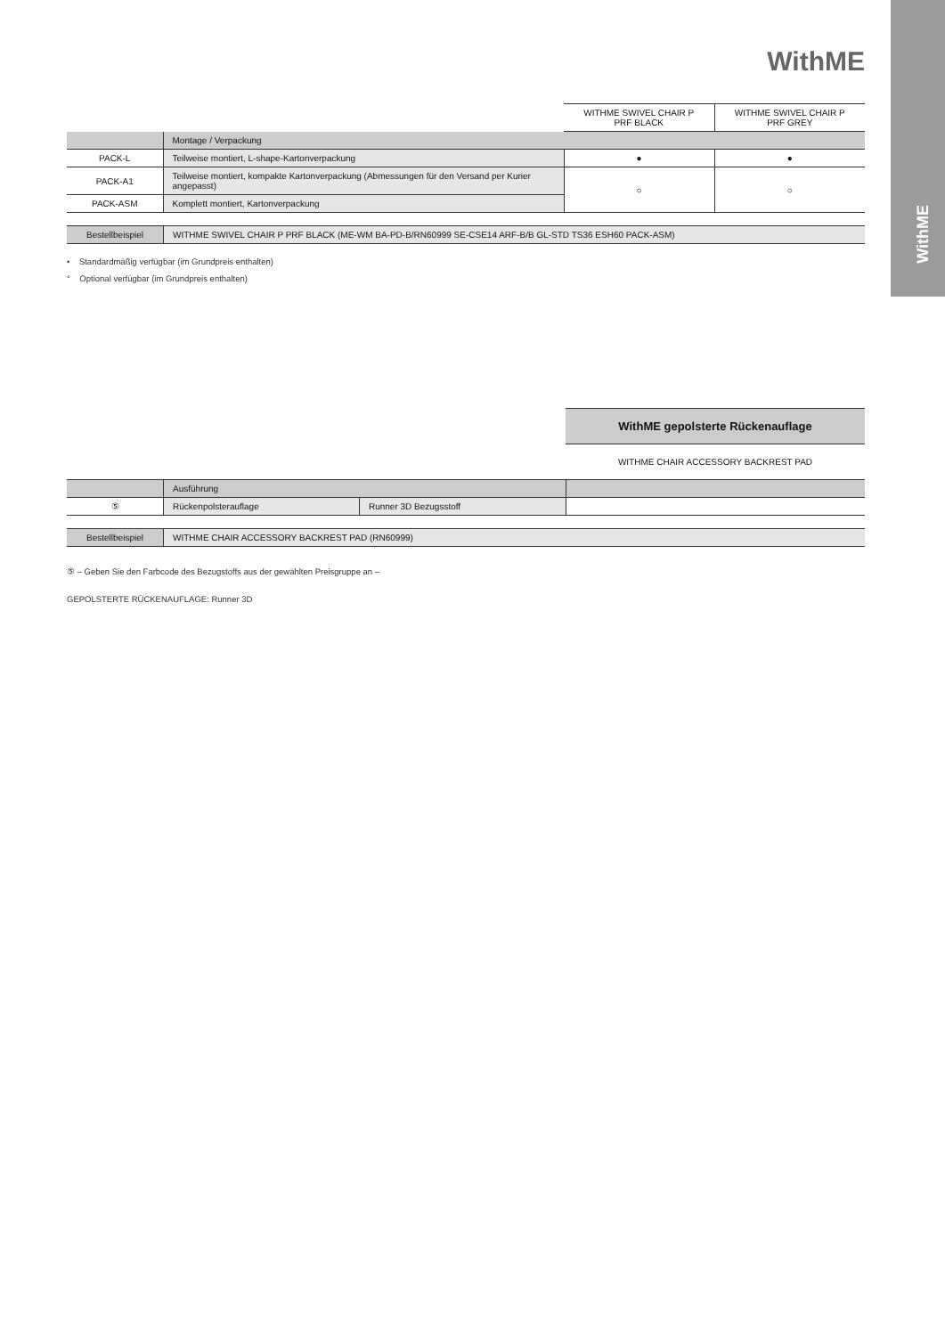WithME
WithME
| | | WITHME SWIVEL CHAIR P PRF BLACK | WITHME SWIVEL CHAIR P PRF GREY |
| | Montage / Verpackung | | |
| PACK-L | Teilweise montiert, L-shape-Kartonverpackung | ● | ● |
| PACK-A1 | Teilweise montiert, kompakte Kartonverpackung (Abmessungen für den Versand per Kurier angepasst) | ○ | ○ |
| PACK-ASM | Komplett montiert, Kartonverpackung | | |
| Bestellbeispiel | WITHME SWIVEL CHAIR P PRF BLACK (ME-WM BA-PD-B/RN60999 SE-CSE14 ARF-B/B GL-STD TS36 ESH60 PACK-ASM) |
• Standardmäßig verfügbar (im Grundpreis enthalten)
° Optional verfügbar (im Grundpreis enthalten)
WithME gepolsterte Rückenauflage
WITHME CHAIR ACCESSORY BACKREST PAD
| | Ausführung | | |
| ⑤ | Rückenpolsterauflage | Runner 3D Bezugsstoff | |
| Bestellbeispiel | WITHME CHAIR ACCESSORY BACKREST PAD (RN60999) |
⑤ – Geben Sie den Farbcode des Bezugstoffs aus der gewählten Preisgruppe an –
GEPOLSTERTE RÜCKENAUFLAGE: Runner 3D